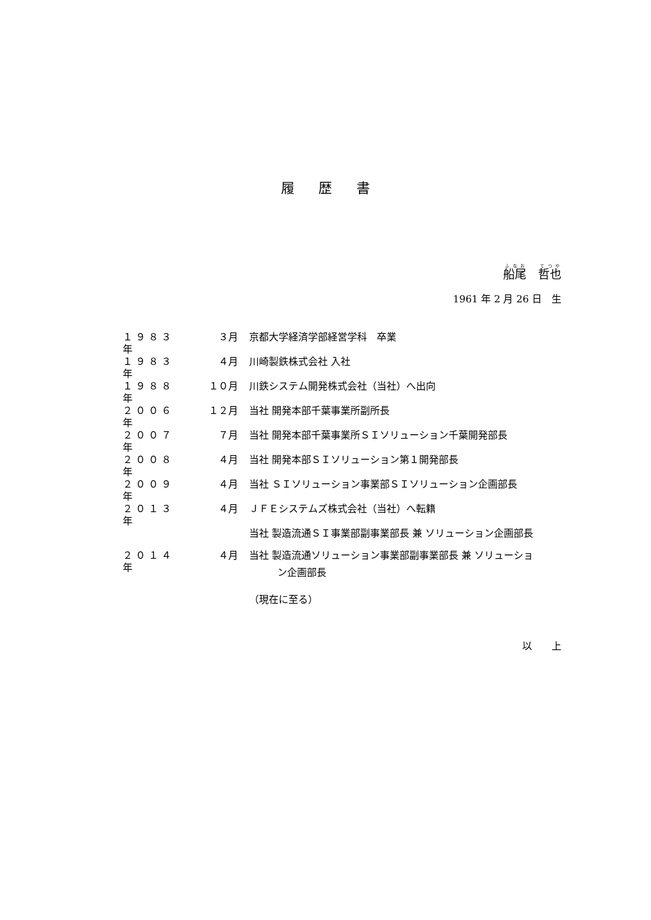履歴書
船尾　哲也
1961 年 2 月 26 日　生
| １９８３年 | ３月 | 京都大学経済学部経営学科 卒業 |
| １９８３年 | ４月 | 川崎製鉄株式会社 入社 |
| １９８８年 | １０月 | 川鉄システム開発株式会社（当社）へ出向 |
| ２００６年 | １２月 | 当社 開発本部千葉事業所副所長 |
| ２００７年 | ７月 | 当社 開発本部千葉事業所ＳＩソリューション千葉開発部長 |
| ２００８年 | ４月 | 当社 開発本部ＳＩソリューション第１開発部長 |
| ２００９年 | ４月 | 当社 ＳＩソリューション事業部ＳＩソリューション企画部長 |
| ２０１３年 | ４月 | ＪＦＥシステムズ株式会社（当社）へ転籍 |
| | | 当社 製造流通ＳＩ事業部副事業部長 兼 ソリューション企画部長 |
| ２０１４年 | ４月 | 当社 製造流通ソリューション事業部副事業部長 兼 ソリューショ ン企画部長 |
| | | （現在に至る） |
以　　上